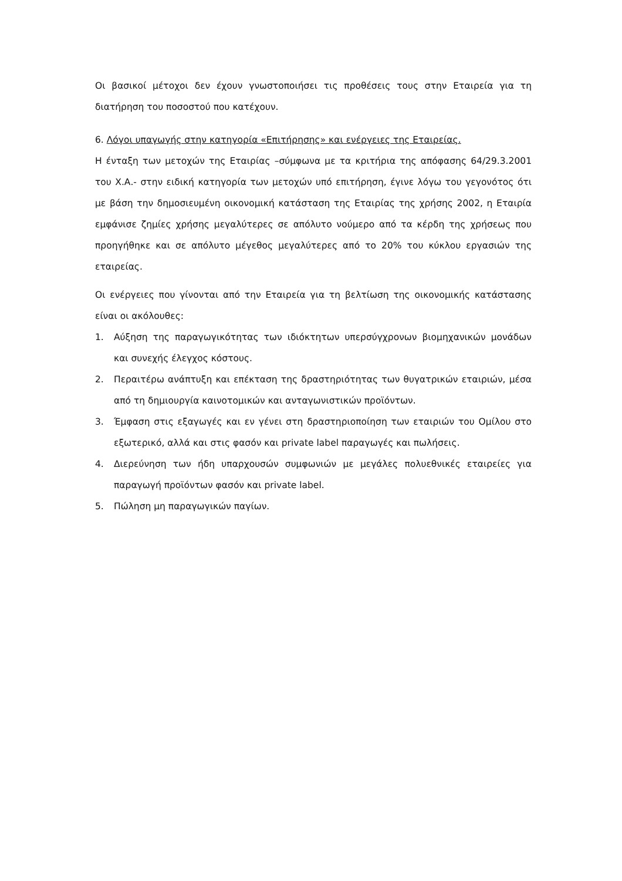Οι βασικοί μέτοχοι δεν έχουν γνωστοποιήσει τις προθέσεις τους στην Εταιρεία για τη διατήρηση του ποσοστού που κατέχουν.
6. Λόγοι υπαγωγής στην κατηγορία «Επιτήρησης» και ενέργειες της Εταιρείας.
Η ένταξη των μετοχών της Εταιρίας –σύμφωνα με τα κριτήρια της απόφασης 64/29.3.2001 του Χ.Α.- στην ειδική κατηγορία των μετοχών υπό επιτήρηση, έγινε λόγω του γεγονότος ότι με βάση την δημοσιευμένη οικονομική κατάσταση της Εταιρίας της χρήσης 2002, η Εταιρία εμφάνισε ζημίες χρήσης μεγαλύτερες σε απόλυτο νούμερο από τα κέρδη της χρήσεως που προηγήθηκε και σε απόλυτο μέγεθος μεγαλύτερες από το 20% του κύκλου εργασιών της εταιρείας.
Οι ενέργειες που γίνονται από την Εταιρεία για τη βελτίωση της οικονομικής κατάστασης είναι οι ακόλουθες:
1. Αύξηση της παραγωγικότητας των ιδιόκτητων υπερσύγχρονων βιομηχανικών μονάδων και συνεχής έλεγχος κόστους.
2. Περαιτέρω ανάπτυξη και επέκταση της δραστηριότητας των θυγατρικών εταιριών, μέσα από τη δημιουργία καινοτομικών και ανταγωνιστικών προϊόντων.
3. Έμφαση στις εξαγωγές και εν γένει στη δραστηριοποίηση των εταιριών του Ομίλου στο εξωτερικό, αλλά και στις φασόν και private label παραγωγές και πωλήσεις.
4. Διερεύνηση των ήδη υπαρχουσών συμφωνιών με μεγάλες πολυεθνικές εταιρείες για παραγωγή προϊόντων φασόν και private label.
5. Πώληση μη παραγωγικών παγίων.